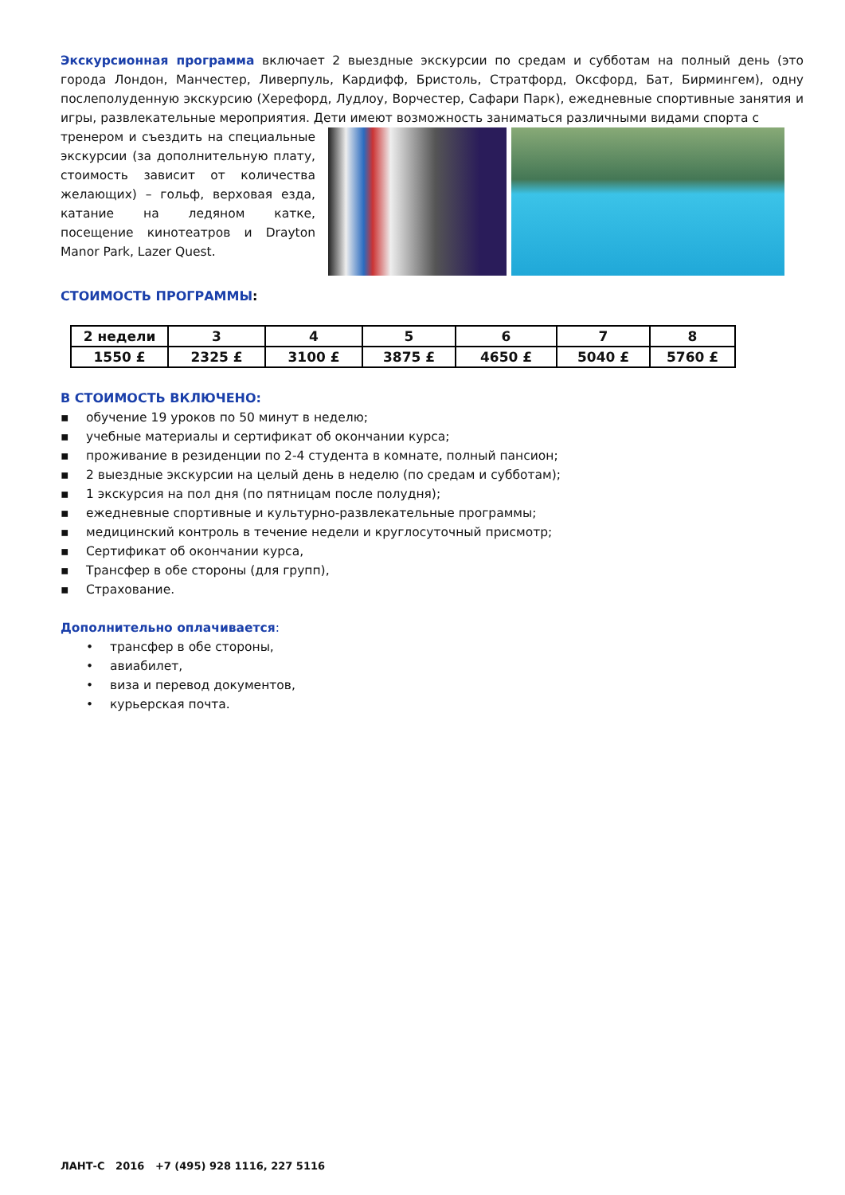Экскурсионная программа включает 2 выездные экскурсии по средам и субботам на полный день (это города Лондон, Манчестер, Ливерпуль, Кардифф, Бристоль, Стратфорд, Оксфорд, Бат, Бирмингем), одну послеполуденную экскурсию (Херефорд, Лудлоу, Ворчестер, Сафари Парк), ежедневные спортивные занятия и игры, развлекательные мероприятия. Дети имеют возможность заниматься различными видами спорта с
тренером и съездить на специальные экскурсии (за дополнительную плату, стоимость зависит от количества желающих) – гольф, верховая езда, катание на ледяном катке, посещение кинотеатров и Drayton Manor Park, Lazer Quest.
СТОИМОСТЬ ПРОГРАММЫ:
| 2 недели | 3 | 4 | 5 | 6 | 7 | 8 |
| 1550 £ | 2325 £ | 3100 £ | 3875 £ | 4650 £ | 5040 £ | 5760 £ |
В СТОИМОСТЬ ВКЛЮЧЕНО:
▪ обучение 19 уроков по 50 минут в неделю;
▪ учебные материалы и сертификат об окончании курса;
▪ проживание в резиденции по 2-4 студента в комнате, полный пансион;
▪ 2 выездные экскурсии на целый день в неделю (по средам и субботам);
▪ 1 экскурсия на пол дня (по пятницам после полудня);
▪ ежедневные спортивные и культурно-развлекательные программы;
▪ медицинский контроль в течение недели и круглосуточный присмотр;
▪ Сертификат об окончании курса,
▪ Трансфер в обе стороны (для групп),
▪ Страхование.
Дополнительно оплачивается:
• трансфер в обе стороны,
• авиабилет,
• виза и перевод документов,
• курьерская почта.
ЛАНТ-С 2016 +7 (495) 928 1116, 227 5116